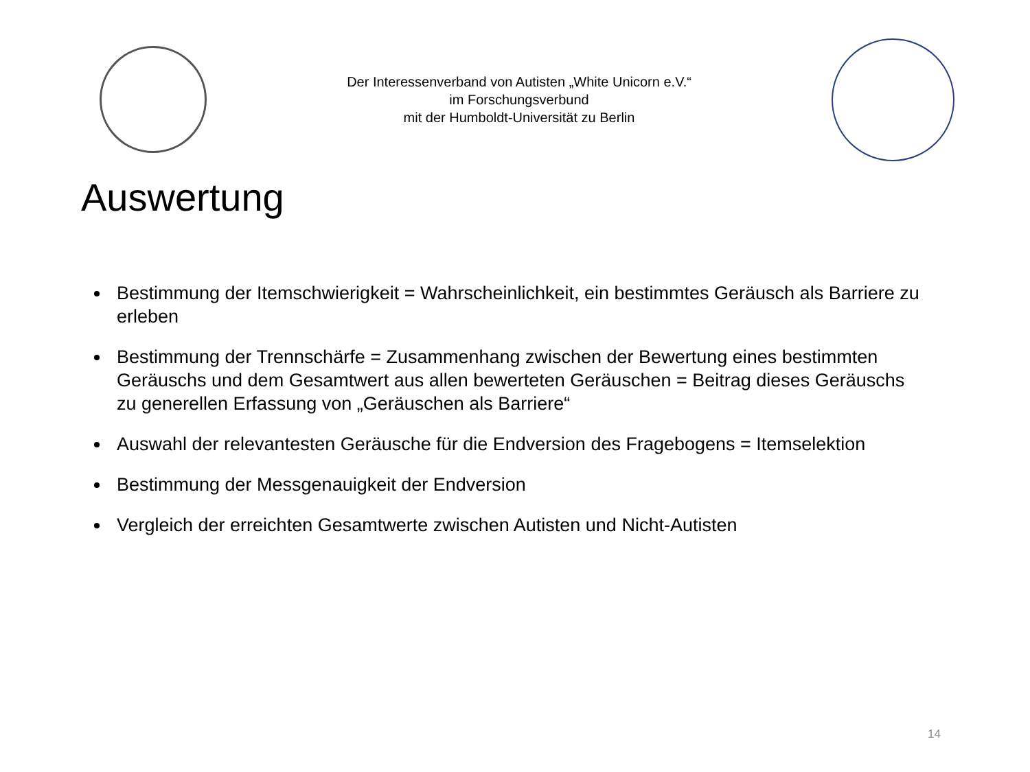Der Interessenverband von Autisten „White Unicorn e.V.“
im Forschungsverbund
mit der Humboldt-Universität zu Berlin
Auswertung
Bestimmung der Itemschwierigkeit = Wahrscheinlichkeit, ein bestimmtes Geräusch als Barriere zu erleben
Bestimmung der Trennschärfe = Zusammenhang zwischen der Bewertung eines bestimmten Geräuschs und dem Gesamtwert aus allen bewerteten Geräuschen = Beitrag dieses Geräuschs zu generellen Erfassung von „Geräuschen als Barriere“
Auswahl der relevantesten Geräusche für die Endversion des Fragebogens = Itemselektion
Bestimmung der Messgenauigkeit der Endversion
Vergleich der erreichten Gesamtwerte zwischen Autisten und Nicht-Autisten
14